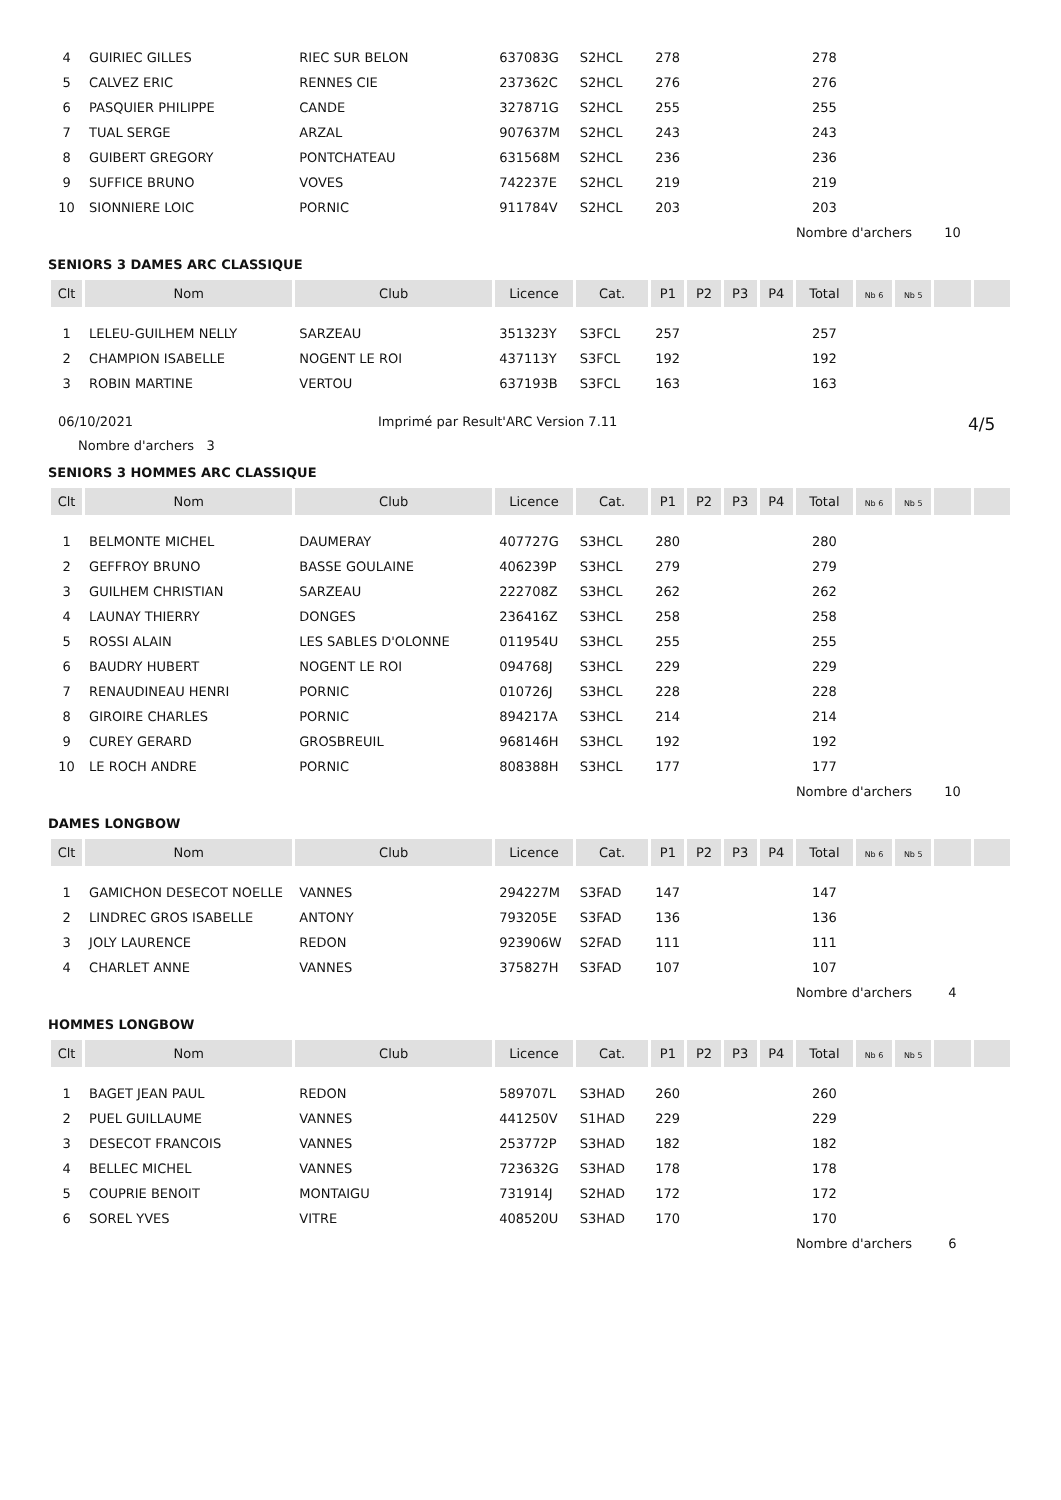| 4 | GUIRIEC GILLES | RIEC SUR BELON | 637083G | S2HCL | 278 | | | | 278 | | | | |
| 5 | CALVEZ ERIC | RENNES CIE | 237362C | S2HCL | 276 | | | | 276 | | | | |
| 6 | PASQUIER PHILIPPE | CANDE | 327871G | S2HCL | 255 | | | | 255 | | | | |
| 7 | TUAL SERGE | ARZAL | 907637M | S2HCL | 243 | | | | 243 | | | | |
| 8 | GUIBERT GREGORY | PONTCHATEAU | 631568M | S2HCL | 236 | | | | 236 | | | | |
| 9 | SUFFICE BRUNO | VOVES | 742237E | S2HCL | 219 | | | | 219 | | | | |
| 10 | SIONNIERE LOIC | PORNIC | 911784V | S2HCL | 203 | | | | 203 | | | | |
| | | | | | | | | | Nombre d'archers | | | 10 | |
SENIORS 3 DAMES ARC CLASSIQUE
| Clt | Nom | Club | Licence | Cat. | P1 | P2 | P3 | P4 | Total | Nb 6 | Nb 5 | | |
| --- | --- | --- | --- | --- | --- | --- | --- | --- | --- | --- | --- | --- | --- |
| 1 | LELEU-GUILHEM NELLY | SARZEAU | 351323Y | S3FCL | 257 | | | | 257 | | | | |
| 2 | CHAMPION ISABELLE | NOGENT LE ROI | 437113Y | S3FCL | 192 | | | | 192 | | | | |
| 3 | ROBIN MARTINE | VERTOU | 637193B | S3FCL | 163 | | | | 163 | | | | |
06/10/2021 Imprimé par Result'ARC Version 7.11 4/5
Nombre d'archers 3
SENIORS 3 HOMMES ARC CLASSIQUE
| Clt | Nom | Club | Licence | Cat. | P1 | P2 | P3 | P4 | Total | Nb 6 | Nb 5 | | |
| --- | --- | --- | --- | --- | --- | --- | --- | --- | --- | --- | --- | --- | --- |
| 1 | BELMONTE MICHEL | DAUMERAY | 407727G | S3HCL | 280 | | | | 280 | | | | |
| 2 | GEFFROY BRUNO | BASSE GOULAINE | 406239P | S3HCL | 279 | | | | 279 | | | | |
| 3 | GUILHEM CHRISTIAN | SARZEAU | 222708Z | S3HCL | 262 | | | | 262 | | | | |
| 4 | LAUNAY THIERRY | DONGES | 236416Z | S3HCL | 258 | | | | 258 | | | | |
| 5 | ROSSI ALAIN | LES SABLES D'OLONNE | 011954U | S3HCL | 255 | | | | 255 | | | | |
| 6 | BAUDRY HUBERT | NOGENT LE ROI | 094768J | S3HCL | 229 | | | | 229 | | | | |
| 7 | RENAUDINEAU HENRI | PORNIC | 010726J | S3HCL | 228 | | | | 228 | | | | |
| 8 | GIROIRE CHARLES | PORNIC | 894217A | S3HCL | 214 | | | | 214 | | | | |
| 9 | CUREY GERARD | GROSBREUIL | 968146H | S3HCL | 192 | | | | 192 | | | | |
| 10 | LE ROCH ANDRE | PORNIC | 808388H | S3HCL | 177 | | | | 177 | | | | |
| | | | | | | | | | Nombre d'archers | | | 10 | |
DAMES LONGBOW
| Clt | Nom | Club | Licence | Cat. | P1 | P2 | P3 | P4 | Total | Nb 6 | Nb 5 | | |
| --- | --- | --- | --- | --- | --- | --- | --- | --- | --- | --- | --- | --- | --- |
| 1 | GAMICHON DESECOT NOELLE | VANNES | 294227M | S3FAD | 147 | | | | 147 | | | | |
| 2 | LINDREC GROS ISABELLE | ANTONY | 793205E | S3FAD | 136 | | | | 136 | | | | |
| 3 | JOLY LAURENCE | REDON | 923906W | S2FAD | 111 | | | | 111 | | | | |
| 4 | CHARLET ANNE | VANNES | 375827H | S3FAD | 107 | | | | 107 | | | | |
| | | | | | | | | | Nombre d'archers | | | 4 | |
HOMMES LONGBOW
| Clt | Nom | Club | Licence | Cat. | P1 | P2 | P3 | P4 | Total | Nb 6 | Nb 5 | | |
| --- | --- | --- | --- | --- | --- | --- | --- | --- | --- | --- | --- | --- | --- |
| 1 | BAGET JEAN PAUL | REDON | 589707L | S3HAD | 260 | | | | 260 | | | | |
| 2 | PUEL GUILLAUME | VANNES | 441250V | S1HAD | 229 | | | | 229 | | | | |
| 3 | DESECOT FRANCOIS | VANNES | 253772P | S3HAD | 182 | | | | 182 | | | | |
| 4 | BELLEC MICHEL | VANNES | 723632G | S3HAD | 178 | | | | 178 | | | | |
| 5 | COUPRIE BENOIT | MONTAIGU | 731914J | S2HAD | 172 | | | | 172 | | | | |
| 6 | SOREL YVES | VITRE | 408520U | S3HAD | 170 | | | | 170 | | | | |
| | | | | | | | | | Nombre d'archers | | | 6 | |